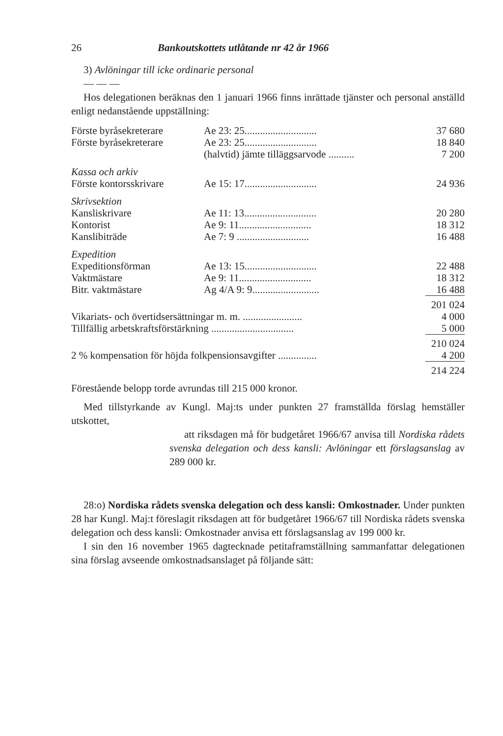26 Bankoutskottets utlåtande nr 42 år 1966
3) Avlöningar till icke ordinarie personal
— — —
Hos delegationen beräknas den 1 januari 1966 finns inrättade tjänster och personal anställd enligt nedanstående uppställning:
| Förste byråsekreterare | Ae 23: 25............................ | 37 680 |
| Förste byråsekreterare | Ae 23: 25............................ | 18 840 |
| | (halvtid) jämte tilläggsarvode .......... | 7 200 |
| Kassa och arkiv | | |
| Förste kontorsskrivare | Ae 15: 17............................ | 24 936 |
| Skrivsektion | | |
| Kansliskrivare | Ae 11: 13............................ | 20 280 |
| Kontorist | Ae 9: 11............................ | 18 312 |
| Kanslibiträde | Ae 7: 9 ............................ | 16 488 |
| Expedition | | |
| Expeditionsförman | Ae 13: 15............................ | 22 488 |
| Vaktmästare | Ae 9: 11............................ | 18 312 |
| Bitr. vaktmästare | Ag 4/A 9: 9.......................... | 16 488 |
| | | 201 024 |
| Vikariats- och övertidsersättningar m. m. ....................... | | 4 000 |
| Tillfällig arbetskraftsförstärkning ................................ | | 5 000 |
| | | 210 024 |
| 2 % kompensation för höjda folkpensionsavgifter ............... | | 4 200 |
| | | 214 224 |
Förestående belopp torde avrundas till 215 000 kronor.
Med tillstyrkande av Kungl. Maj:ts under punkten 27 framställda förslag hemställer utskottet,
att riksdagen må för budgetåret 1966/67 anvisa till Nordiska rådets svenska delegation och dess kansli: Avlöningar ett förslagsanslag av 289 000 kr.
28:o) Nordiska rådets svenska delegation och dess kansli: Omkostnader. Under punkten 28 har Kungl. Maj:t föreslagit riksdagen att för budgetåret 1966/67 till Nordiska rådets svenska delegation och dess kansli: Omkostnader anvisa ett förslagsanslag av 199 000 kr.
I sin den 16 november 1965 dagtecknade petitaframställning sammanfattar delegationen sina förslag avseende omkostnadsanslaget på följande sätt: